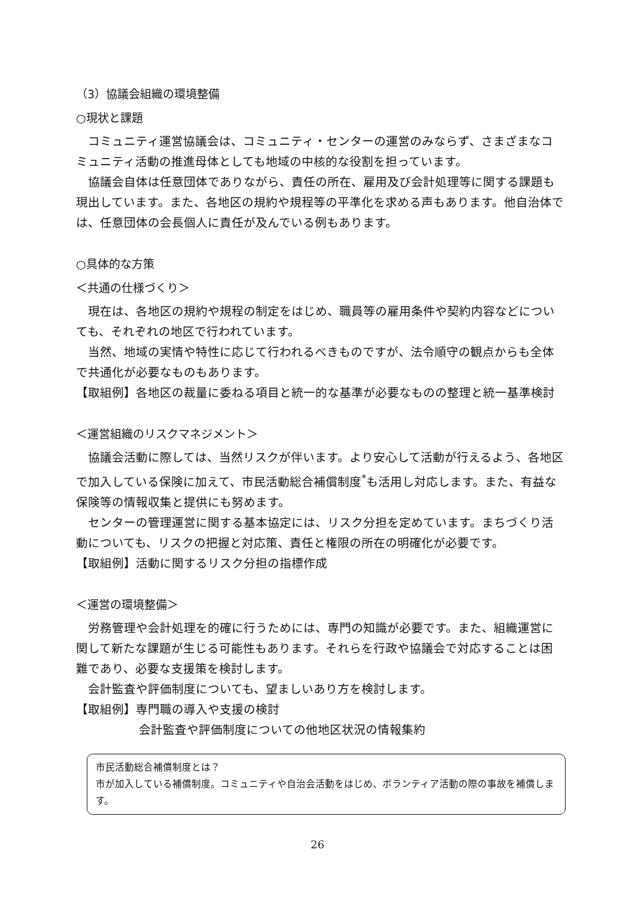（3）協議会組織の環境整備
○現状と課題
コミュニティ運営協議会は、コミュニティ・センターの運営のみならず、さまざまなコミュニティ活動の推進母体としても地域の中核的な役割を担っています。
協議会自体は任意団体でありながら、責任の所在、雇用及び会計処理等に関する課題も現出しています。また、各地区の規約や規程等の平準化を求める声もあります。他自治体では、任意団体の会長個人に責任が及んでいる例もあります。
○具体的な方策
＜共通の仕様づくり＞
現在は、各地区の規約や規程の制定をはじめ、職員等の雇用条件や契約内容などについても、それぞれの地区で行われています。
当然、地域の実情や特性に応じて行われるべきものですが、法令順守の観点からも全体で共通化が必要なものもあります。
【取組例】各地区の裁量に委ねる項目と統一的な基準が必要なものの整理と統一基準検討
＜運営組織のリスクマネジメント＞
協議会活動に際しては、当然リスクが伴います。より安心して活動が行えるよう、各地区で加入している保険に加えて、市民活動総合補償制度<sup>*</sup>も活用し対応します。また、有益な保険等の情報収集と提供にも努めます。
センターの管理運営に関する基本協定には、リスク分担を定めています。まちづくり活動についても、リスクの把握と対応策、責任と権限の所在の明確化が必要です。
【取組例】活動に関するリスク分担の指標作成
＜運営の環境整備＞
労務管理や会計処理を的確に行うためには、専門の知識が必要です。また、組織運営に関して新たな課題が生じる可能性もあります。それらを行政や協議会で対応することは困難であり、必要な支援策を検討します。
会計監査や評価制度についても、望ましいあり方を検討します。
【取組例】専門職の導入や支援の検討
会計監査や評価制度についての他地区状況の情報集約
市民活動総合補償制度とは？
市が加入している補償制度。コミュニティや自治会活動をはじめ、ボランティア活動の際の事故を補償します。
26